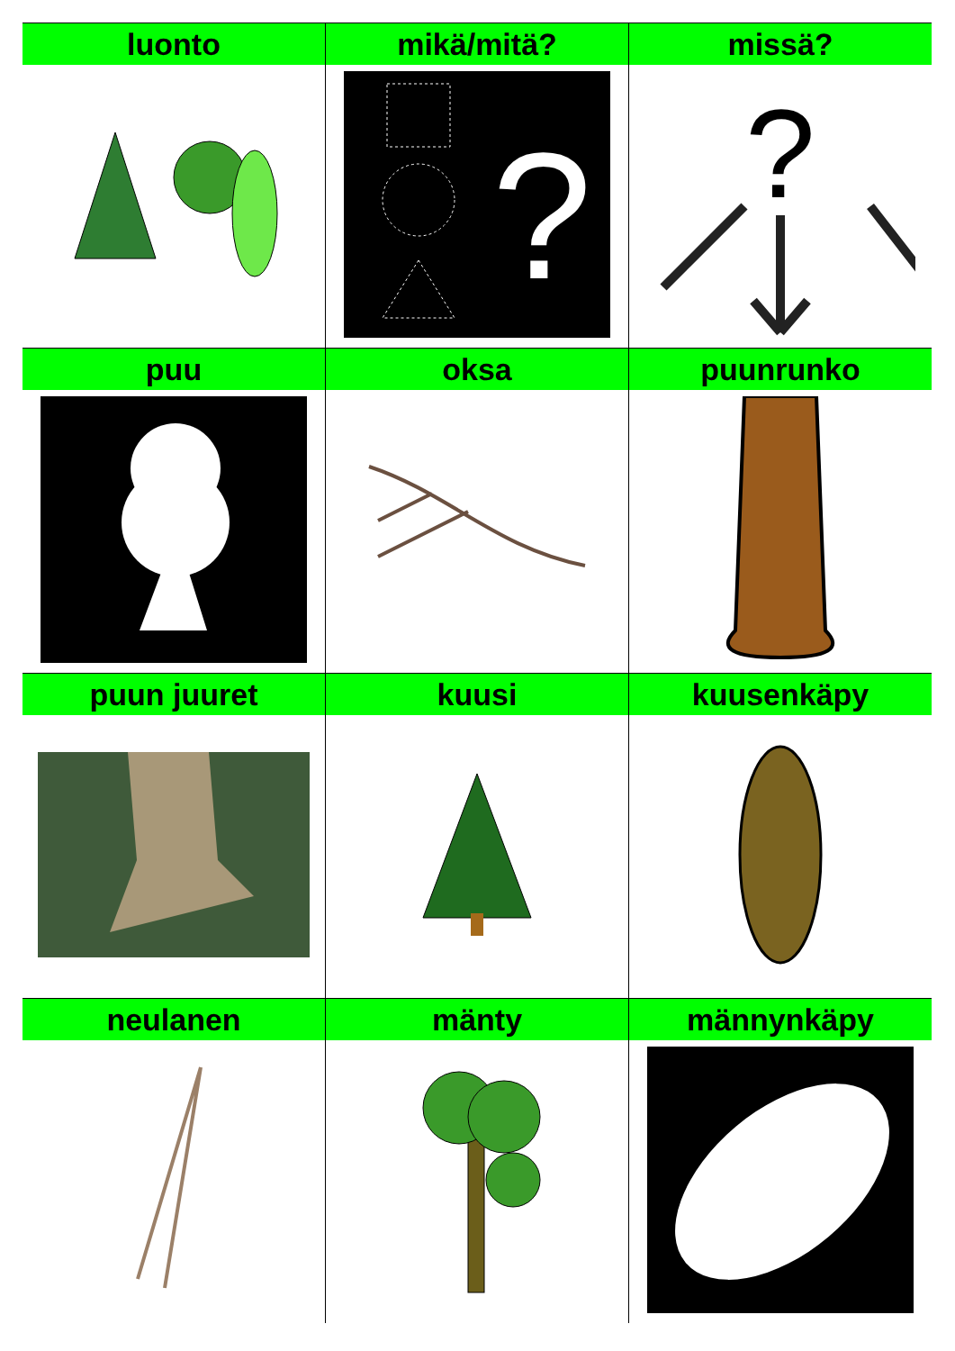| luonto | mikä/mitä? | missä? |
| --- | --- | --- |
| | ? | ? |
| puu | oksa | puunrunko |
| puun juuret | kuusi | kuusenkäpy |
| neulanen | mänty | männynkäpy |